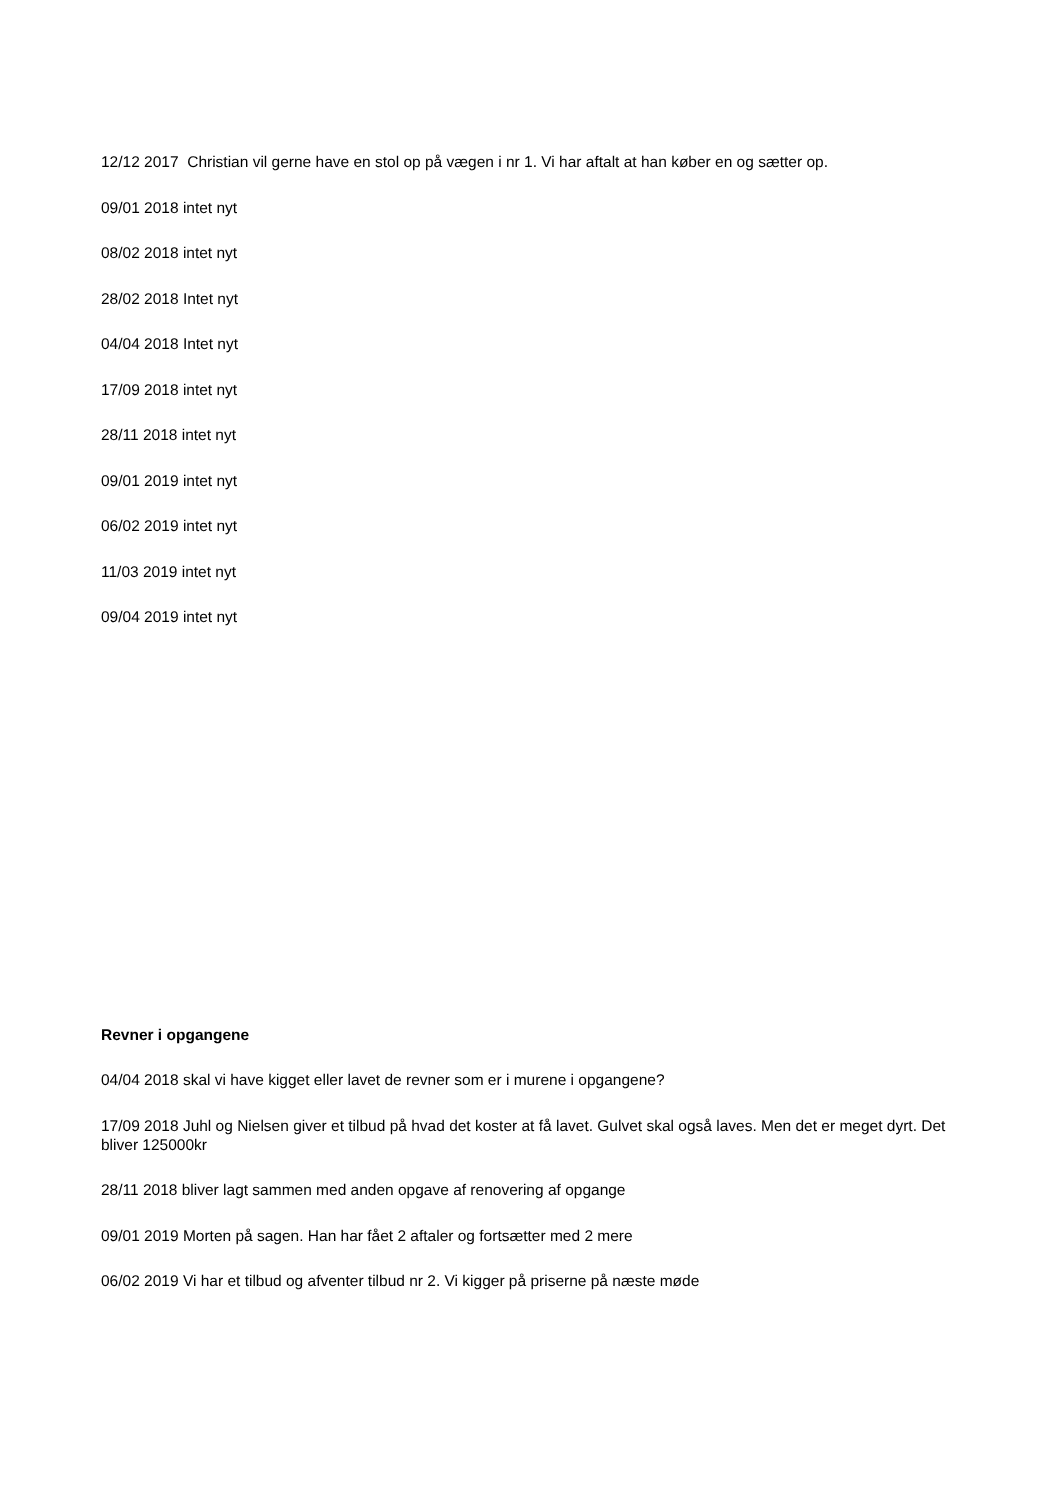12/12 2017 Christian vil gerne have en stol op på vægen i nr 1. Vi har aftalt at han køber en og sætter op.
09/01 2018 intet nyt
08/02 2018 intet nyt
28/02 2018 Intet nyt
04/04 2018 Intet nyt
17/09 2018 intet nyt
28/11 2018 intet nyt
09/01 2019 intet nyt
06/02 2019 intet nyt
11/03 2019 intet nyt
09/04 2019 intet nyt
Revner i opgangene
04/04 2018 skal vi have kigget eller lavet de revner som er i murene i opgangene?
17/09 2018 Juhl og Nielsen giver et tilbud på hvad det koster at få lavet. Gulvet skal også laves. Men det er meget dyrt. Det bliver 125000kr
28/11 2018 bliver lagt sammen med anden opgave af renovering af opgange
09/01 2019 Morten på sagen. Han har fået 2 aftaler og fortsætter med 2 mere
06/02 2019 Vi har et tilbud og afventer tilbud nr 2. Vi kigger på priserne på næste møde